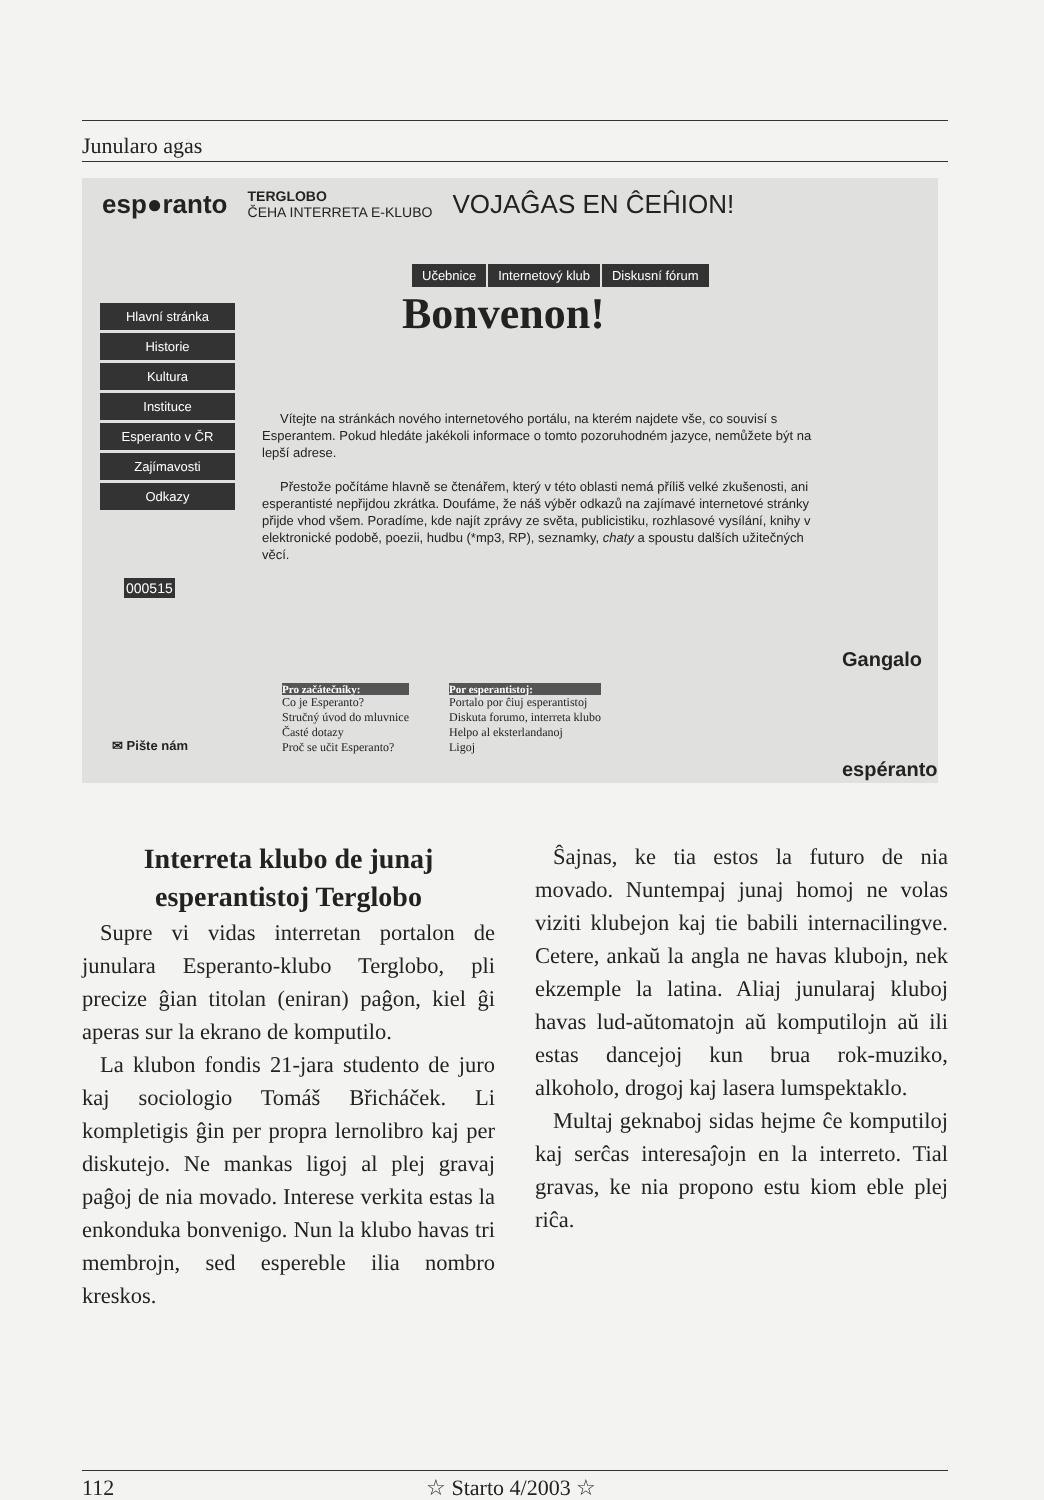Junularo agas
esp●ranto TERGLOBO
ČEHA INTERRETA E-KLUBO VOJAĜAS EN ĈEĤION!
Učebnice Internetový klub Diskusní fórum
Hlavní stránka
Historie
Kultura
Instituce
Esperanto v ČR
Zajímavosti
Odkazy
Bonvenon!
Vítejte na stránkách nového internetového portálu, na kterém najdete vše, co souvisí s Esperantem. Pokud hledáte jakékoli informace o tomto pozoruhodném jazyce, nemůžete být na lepší adrese.
Přestože počítáme hlavně se čtenářem, který v této oblasti nemá příliš velké zkušenosti, ani esperantisté nepřijdou zkrátka. Doufáme, že náš výběr odkazů na zajímavé internetové stránky přijde vhod všem. Poradíme, kde najít zprávy ze světa, publicistiku, rozhlasové vysílání, knihy v elektronické podobě, poezii, hudbu (*mp3, RP), seznamky, chaty a spoustu dalších užitečných věcí.
000515
✉ Pište nám
Pro začátečníky:
Co je Esperanto?
Stručný úvod do mluvnice
Časté dotazy
Proč se učit Esperanto?
Por esperantistoj:
Portalo por ĉiuj esperantistoj
Diskuta forumo, interreta klubo
Helpo al eksterlandanoj
Ligoj
Gangalo
espéranto
Interreta klubo de junaj esperantistoj Terglobo
Supre vi vidas interretan portalon de junulara Esperanto-klubo Terglobo, pli precize ĝian titolan (eniran) paĝon, kiel ĝi aperas sur la ekrano de komputilo.
La klubon fondis 21-jara studento de juro kaj sociologio Tomáš Břicháček. Li kompletigis ĝin per propra lernolibro kaj per diskutejo. Ne mankas ligoj al plej gravaj paĝoj de nia movado. Interese verkita estas la enkonduka bonvenigo. Nun la klubo havas tri membrojn, sed espereble ilia nombro kreskos.
Ŝajnas, ke tia estos la futuro de nia movado. Nuntempaj junaj homoj ne volas viziti klubejon kaj tie babili internacilingve. Cetere, ankaŭ la angla ne havas klubojn, nek ekzemple la latina. Aliaj junularaj kluboj havas lud-aŭtomatojn aŭ komputilojn aŭ ili estas dancejoj kun brua rok-muziko, alkoholo, drogoj kaj lasera lumspektaklo.
Multaj geknaboj sidas hejme ĉe komputiloj kaj serĉas interesaĵojn en la interreto. Tial gravas, ke nia propono estu kiom eble plej riĉa.
112 ☆ Starto 4/2003 ☆